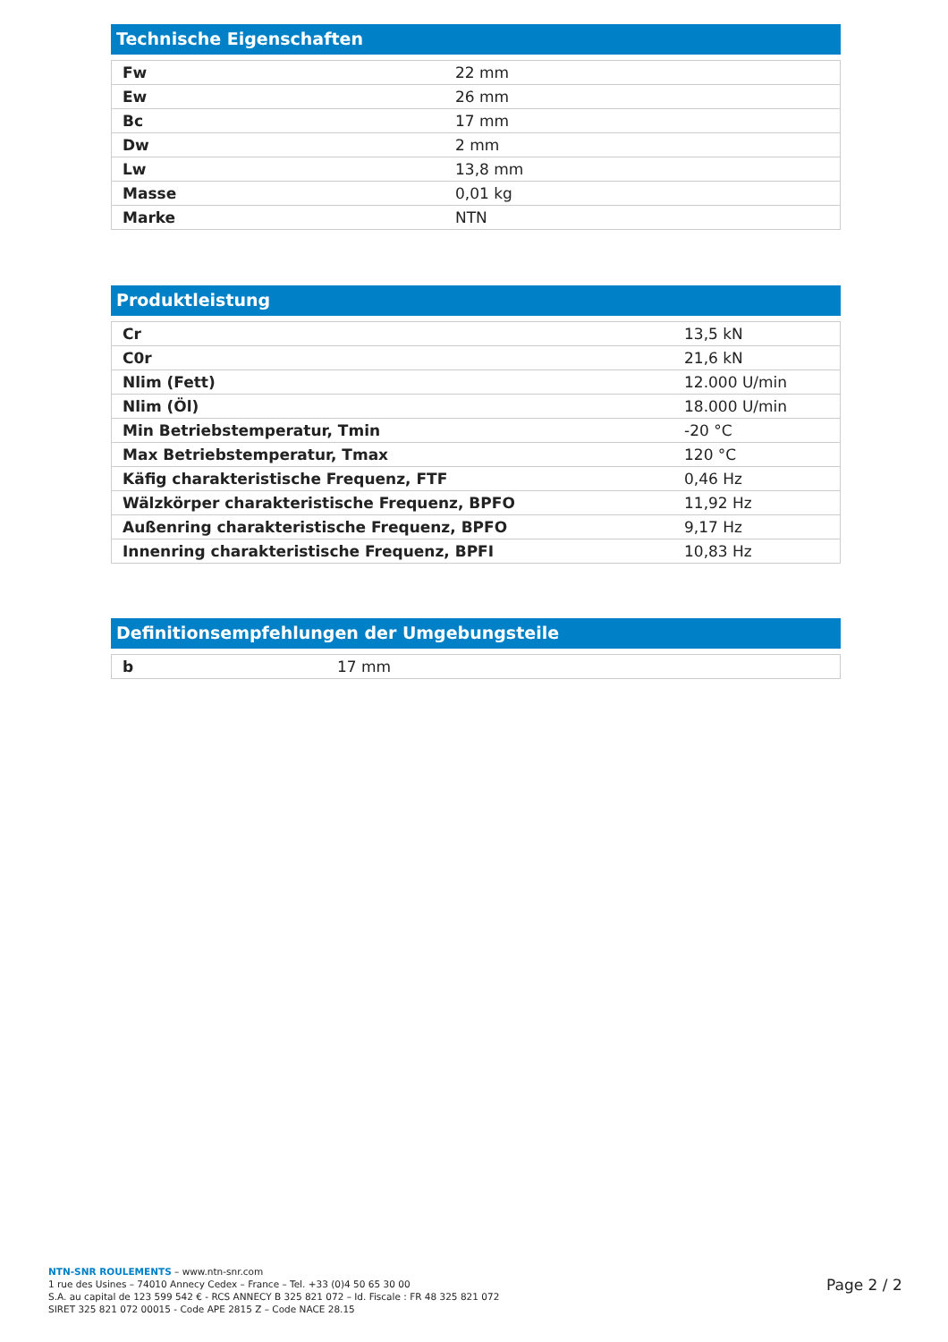Technische Eigenschaften
| Fw | 22 mm |
| Ew | 26 mm |
| Bc | 17 mm |
| Dw | 2 mm |
| Lw | 13,8 mm |
| Masse | 0,01 kg |
| Marke | NTN |
Produktleistung
| Cr | 13,5 kN |
| C0r | 21,6 kN |
| Nlim (Fett) | 12.000 U/min |
| Nlim (Öl) | 18.000 U/min |
| Min Betriebstemperatur, Tmin | -20 °C |
| Max Betriebstemperatur, Tmax | 120 °C |
| Käfig charakteristische Frequenz, FTF | 0,46 Hz |
| Wälzkörper charakteristische Frequenz, BPFO | 11,92 Hz |
| Außenring charakteristische Frequenz, BPFO | 9,17 Hz |
| Innenring charakteristische Frequenz, BPFI | 10,83 Hz |
Definitionsempfehlungen der Umgebungsteile
| b | 17 mm |
NTN-SNR ROULEMENTS – www.ntn-snr.com
1 rue des Usines – 74010 Annecy Cedex – France – Tel. +33 (0)4 50 65 30 00
S.A. au capital de 123 599 542 € - RCS ANNECY B 325 821 072 – Id. Fiscale : FR 48 325 821 072
SIRET 325 821 072 00015 - Code APE 2815 Z – Code NACE 28.15
Page 2 / 2